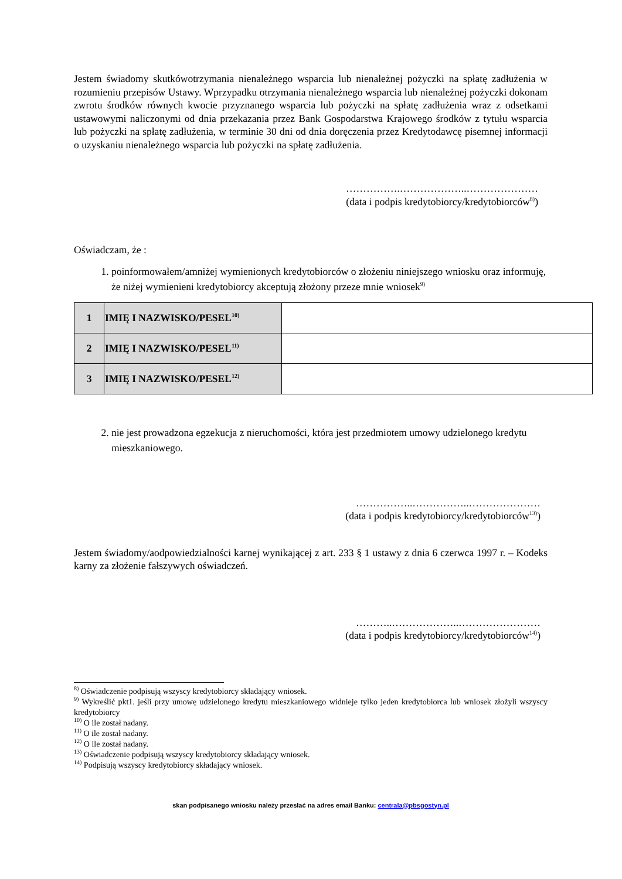Jestem świadomy skutkówotrzymania nienależnego wsparcia lub nienależnej pożyczki na spłatę zadłużenia w rozumieniu przepisów Ustawy. Wprzypadku otrzymania nienależnego wsparcia lub nienależnej pożyczki dokonam zwrotu środków równych kwocie przyznanego wsparcia lub pożyczki na spłatę zadłużenia wraz z odsetkami ustawowymi naliczonymi od dnia przekazania przez Bank Gospodarstwa Krajowego środków z tytułu wsparcia lub pożyczki na spłatę zadłużenia, w terminie 30 dni od dnia doręczenia przez Kredytodawcę pisemnej informacji o uzyskaniu nienależnego wsparcia lub pożyczki na spłatę zadłużenia.
…………….………………..…………………
(data i podpis kredytobiorcy/kredytobiorców<sup>8)</sup>)
Oświadczam, że :
1. poinformowałem/amniżej wymienionych kredytobiorców o złożeniu niniejszego wniosku oraz informuję, że niżej wymienieni kredytobiorcy akceptują złożony przeze mnie wniosek<sup>9)</sup>
| 1 | IMIĘ I NAZWISKO/PESEL<sup>10)</sup> | |
| 2 | IMIĘ I NAZWISKO/PESEL<sup>11)</sup> | |
| 3 | IMIĘ I NAZWISKO/PESEL<sup>12)</sup> | |
2. nie jest prowadzona egzekucja z nieruchomości, która jest przedmiotem umowy udzielonego kredytu mieszkaniowego.
……………..……………..…………………
(data i podpis kredytobiorcy/kredytobiorców<sup>13)</sup>)
Jestem świadomy/aodpowiedzialności karnej wynikającej z art. 233 § 1 ustawy z dnia 6 czerwca 1997 r. – Kodeks karny za złożenie fałszywych oświadczeń.
………..………………..……………………
(data i podpis kredytobiorcy/kredytobiorców<sup>14)</sup>)
<sup>8)</sup> Oświadczenie podpisują wszyscy kredytobiorcy składający wniosek.
<sup>9)</sup> Wykreślić pkt1. jeśli przy umowę udzielonego kredytu mieszkaniowego widnieje tylko jeden kredytobiorca lub wniosek złożyli wszyscy kredytobiorcy
<sup>10)</sup> O ile został nadany.
<sup>11)</sup> O ile został nadany.
<sup>12)</sup> O ile został nadany.
<sup>13)</sup> Oświadczenie podpisują wszyscy kredytobiorcy składający wniosek.
<sup>14)</sup> Podpisują wszyscy kredytobiorcy składający wniosek.
skan podpisanego wniosku należy przesłać na adres email Banku: centrala@pbsgostyn.pl